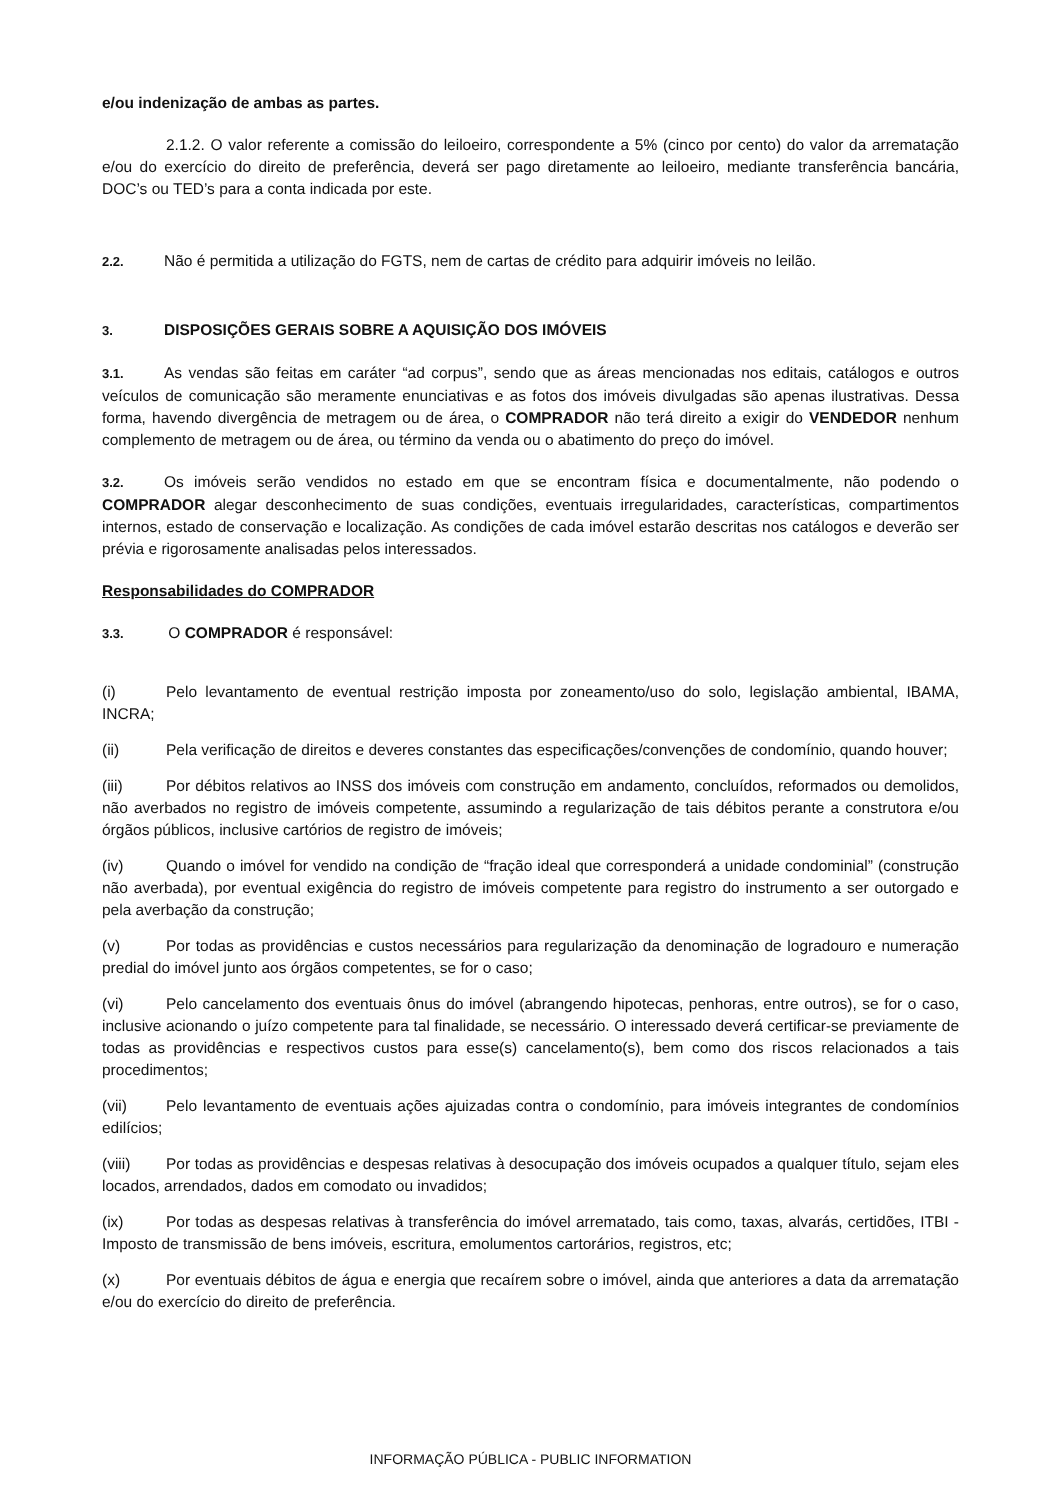e/ou indenização de ambas as partes.
2.1.2. O valor referente a comissão do leiloeiro, correspondente a 5% (cinco por cento) do valor da arrematação e/ou do exercício do direito de preferência, deverá ser pago diretamente ao leiloeiro, mediante transferência bancária, DOC’s ou TED’s para a conta indicada por este.
2.2. Não é permitida a utilização do FGTS, nem de cartas de crédito para adquirir imóveis no leilão.
3. DISPOSIÇÕES GERAIS SOBRE A AQUISIÇÃO DOS IMÓVEIS
3.1. As vendas são feitas em caráter “ad corpus”, sendo que as áreas mencionadas nos editais, catálogos e outros veículos de comunicação são meramente enunciativas e as fotos dos imóveis divulgadas são apenas ilustrativas. Dessa forma, havendo divergência de metragem ou de área, o COMPRADOR não terá direito a exigir do VENDEDOR nenhum complemento de metragem ou de área, ou término da venda ou o abatimento do preço do imóvel.
3.2. Os imóveis serão vendidos no estado em que se encontram física e documentalmente, não podendo o COMPRADOR alegar desconhecimento de suas condições, eventuais irregularidades, características, compartimentos internos, estado de conservação e localização. As condições de cada imóvel estarão descritas nos catálogos e deverão ser prévia e rigorosamente analisadas pelos interessados.
Responsabilidades do COMPRADOR
3.3. O COMPRADOR é responsável:
(i) Pelo levantamento de eventual restrição imposta por zoneamento/uso do solo, legislação ambiental, IBAMA, INCRA;
(ii) Pela verificação de direitos e deveres constantes das especificações/convenções de condomínio, quando houver;
(iii) Por débitos relativos ao INSS dos imóveis com construção em andamento, concluídos, reformados ou demolidos, não averbados no registro de imóveis competente, assumindo a regularização de tais débitos perante a construtora e/ou órgãos públicos, inclusive cartórios de registro de imóveis;
(iv) Quando o imóvel for vendido na condição de “fração ideal que corresponderá a unidade condominial” (construção não averbada), por eventual exigência do registro de imóveis competente para registro do instrumento a ser outorgado e pela averbação da construção;
(v) Por todas as providências e custos necessários para regularização da denominação de logradouro e numeração predial do imóvel junto aos órgãos competentes, se for o caso;
(vi) Pelo cancelamento dos eventuais ônus do imóvel (abrangendo hipotecas, penhoras, entre outros), se for o caso, inclusive acionando o juízo competente para tal finalidade, se necessário. O interessado deverá certificar-se previamente de todas as providências e respectivos custos para esse(s) cancelamento(s), bem como dos riscos relacionados a tais procedimentos;
(vii) Pelo levantamento de eventuais ações ajuizadas contra o condomínio, para imóveis integrantes de condomínios edilícios;
(viii) Por todas as providências e despesas relativas à desocupação dos imóveis ocupados a qualquer título, sejam eles locados, arrendados, dados em comodato ou invadidos;
(ix) Por todas as despesas relativas à transferência do imóvel arrematado, tais como, taxas, alvarás, certidões, ITBI - Imposto de transmissão de bens imóveis, escritura, emolumentos cartorários, registros, etc;
(x) Por eventuais débitos de água e energia que recaírem sobre o imóvel, ainda que anteriores a data da arrematação e/ou do exercício do direito de preferência.
INFORMAÇÃO PÚBLICA - PUBLIC INFORMATION